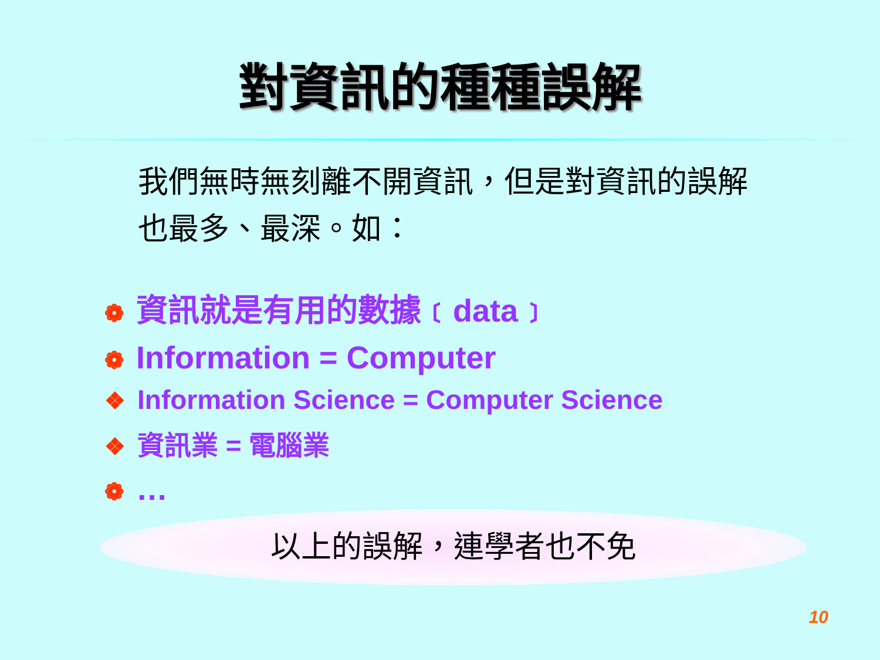對資訊的種種誤解
我們無時無刻離不開資訊，但是對資訊的誤解也最多、最深。如：
❁ 資訊就是有用的數據﹝data﹞
❁ Information = Computer
❖ Information Science = Computer Science
❖ 資訊業 = 電腦業
❁ …
以上的誤解，連學者也不免
10